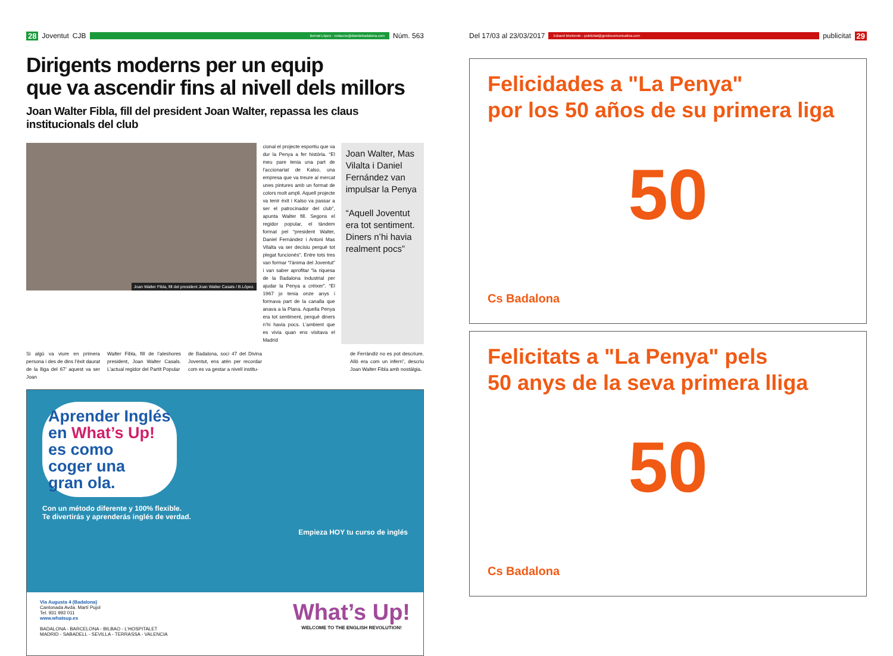28 Joventut CJB
Bernat López - redaccio@diaridebadalona.com
Núm. 563
Dirigents moderns per un equip
que va ascendir fins al nivell dels millors
Joan Walter Fibla, fill del president Joan Walter, repassa les claus institucionals del club
Joan Walter Fibla, fill del president Joan Walter Casals / B.López.
cional el projecte esportiu que va dur la Penya a fer història. “El meu pare tenia una part de l’accionariat de Kalso, una empresa que va treure al mercat unes pintures amb un format de colors molt ampli. Aquell projecte va tenir èxit i Kalso va passar a ser el patrocinador del club”, apunta Walter fill. Segons el regidor popular, el tàndem format pel “president Walter, Daniel Fernández i Antoni Mas Vilalta va ser decisiu perquè tot plegat funcionés”. Entre tots tres van formar “l’ànima del Joventut” i van saber aprofitar “la riquesa de la Badalona industrial per ajudar la Penya a créixer”. “El 1967 jo tenia onze anys i formava part de la canalla que anava a la Plana. Aquella Penya era tot sentiment, perquè diners n’hi havia pocs. L’ambient que es vivia quan ens visitava el Madrid
Joan Walter, Mas Vilalta i Daniel Fernández van impulsar la Penya
“Aquell Joventut era tot sentiment. Diners n’hi havia realment pocs”
Si algú va viure en primera persona i des de dins l’èxit daurat de la lliga del 67’ aquest va ser Joan
Walter Fibla, fill de l’aleshores president, Joan Walter Casals. L’actual regidor del Partit Popular
de Badalona, soci 47 del Divina Joventut, ens atén per recordar com es va gestar a nivell institu-
de Ferrándiz no es pot descriure. Allò era com un infern”, descriu Joan Walter Fibla amb nostàlgia.
Aprender Inglés
en What’s Up!
es como
coger una
gran ola.
Con un método diferente y 100% flexible.
Te divertirás y aprenderás inglés de verdad.
Empieza HOY tu curso de inglés
Vía Augusta 4 (Badalona)
Cantonada Avda. Martí Pujol
Tel. 931 992 011
www.whatsup.es
BADALONA - BARCELONA - BILBAO - L'HOSPITALET
MADRID - SABADELL - SEVILLA - TERRASSA - VALENCIA
What’s Up!
WELCOME TO THE ENGLISH REVOLUTION!
Del 17/03 al 23/03/2017
Eduard Monterde - publicitat@gestiocomunicativa.com
publicitat 29
Felicidades a "La Penya"
por los 50 años de su primera liga
50
Cs Badalona
Felicitats a "La Penya" pels
50 anys de la seva primera lliga
50
Cs Badalona